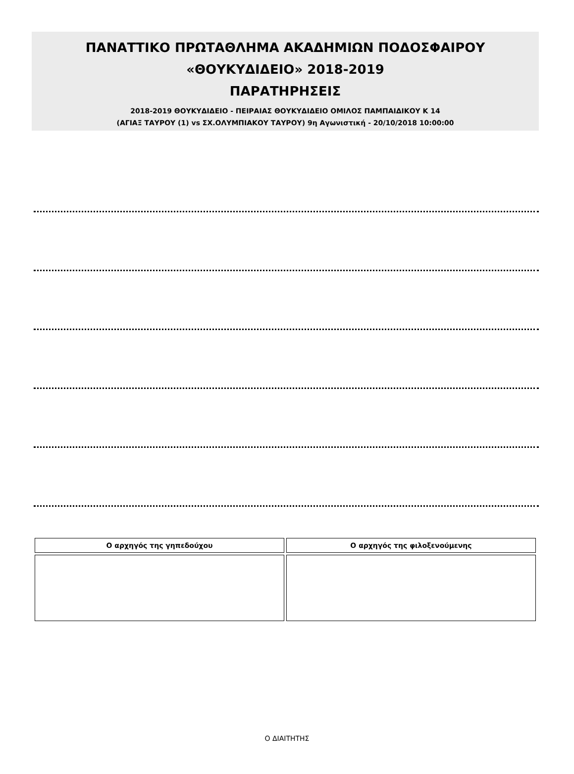ΠΑΝΑΤΤΙΚΟ ΠΡΩΤΑΘΛΗΜΑ ΑΚΑΔΗΜΙΩΝ ΠΟΔΟΣΦΑΙΡΟΥ
«ΘΟΥΚΥΔΙΔΕΙΟ» 2018-2019
ΠΑΡΑΤΗΡΗΣΕΙΣ
2018-2019 ΘΟΥΚΥΔΙΔΕΙΟ - ΠΕΙΡΑΙΑΣ ΘΟΥΚΥΔΙΔΕΙΟ ΟΜΙΛΟΣ ΠΑΜΠΑΙΔΙΚΟΥ Κ 14
(ΑΓΙΑΞ ΤΑΥΡΟΥ (1) vs ΣΧ.ΟΛΥΜΠΙΑΚΟΥ ΤΑΥΡΟΥ) 9η Αγωνιστική - 20/10/2018 10:00:00
| Ο αρχηγός της γηπεδούχου | Ο αρχηγός της φιλοξενούμενης |
Ο ΔΙΑΙΤΗΤΗΣ